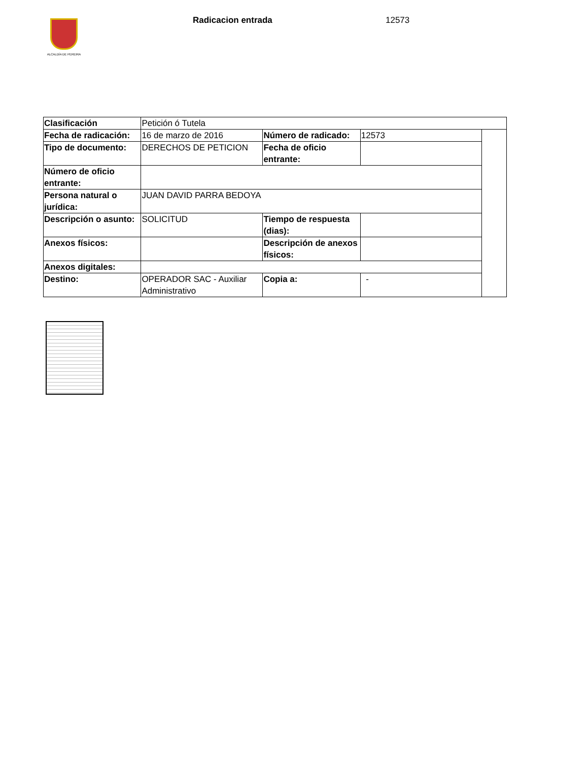ALCALDÍA DE PEREIRA Radicacion entrada 12573
| Clasificación | Petición ó Tutela | | | |
| Fecha de radicación: | 16 de marzo de 2016 | Número de radicado: | 12573 | |
| Tipo de documento: | DERECHOS DE PETICION | Fecha de oficio entrante: | | |
| Número de oficio entrante: | | | | |
| Persona natural o jurídica: | JUAN DAVID PARRA BEDOYA | | | |
| Descripción o asunto: | SOLICITUD | Tiempo de respuesta (dias): | | |
| Anexos físicos: | | Descripción de anexos físicos: | | |
| Anexos digitales: | | | | |
| Destino: | OPERADOR SAC - Auxiliar Administrativo | Copia a: | - | |